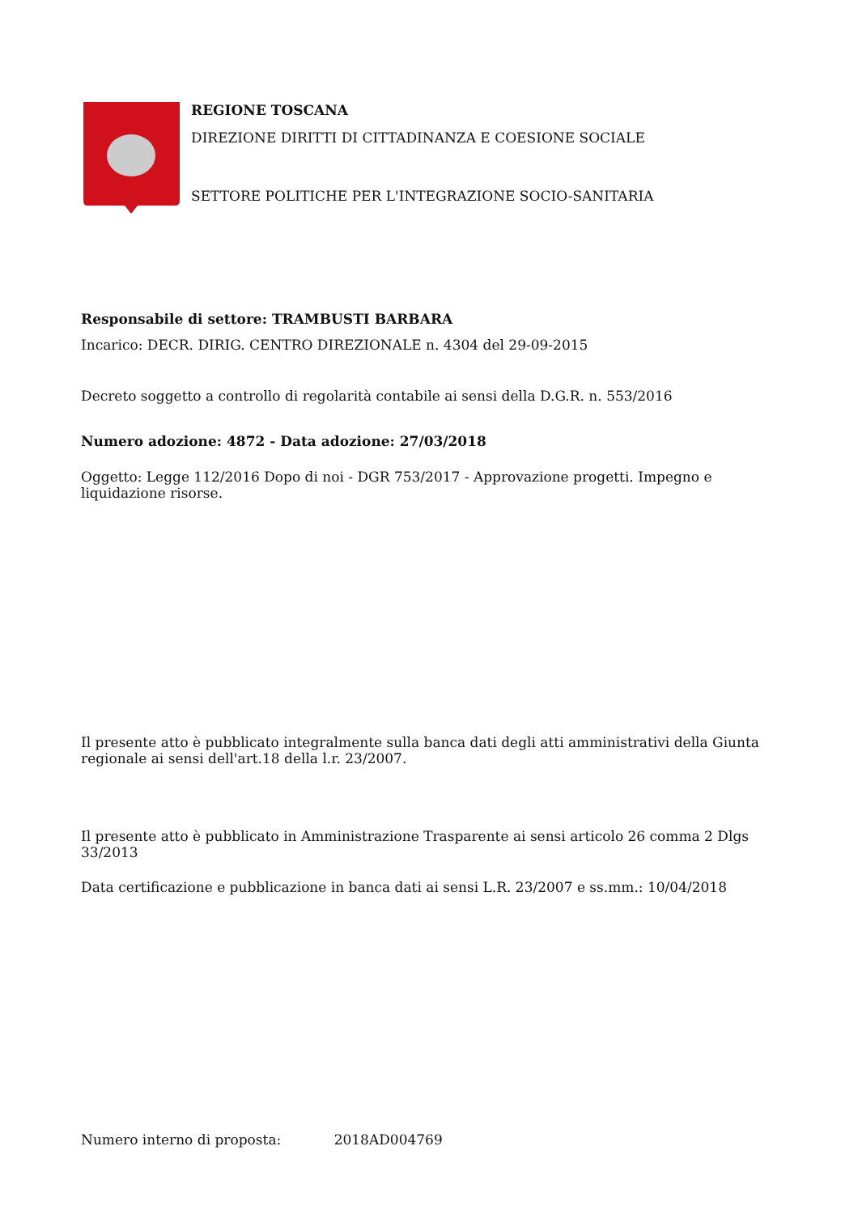REGIONE TOSCANA
DIREZIONE DIRITTI DI CITTADINANZA E COESIONE SOCIALE
SETTORE POLITICHE PER L'INTEGRAZIONE SOCIO-SANITARIA
Responsabile di settore: TRAMBUSTI BARBARA
Incarico: DECR. DIRIG. CENTRO DIREZIONALE n. 4304 del 29-09-2015
Decreto soggetto a controllo di regolarità contabile ai sensi della D.G.R. n. 553/2016
Numero adozione: 4872 - Data adozione: 27/03/2018
Oggetto: Legge 112/2016 Dopo di noi - DGR 753/2017 - Approvazione progetti. Impegno e liquidazione risorse.
Il presente atto è pubblicato integralmente sulla banca dati degli atti amministrativi della Giunta regionale ai sensi dell'art.18 della l.r. 23/2007.
Il presente atto è pubblicato in Amministrazione Trasparente ai sensi articolo 26 comma 2 Dlgs 33/2013
Data certificazione e pubblicazione in banca dati ai sensi L.R. 23/2007 e ss.mm.: 10/04/2018
Numero interno di proposta: 2018AD004769